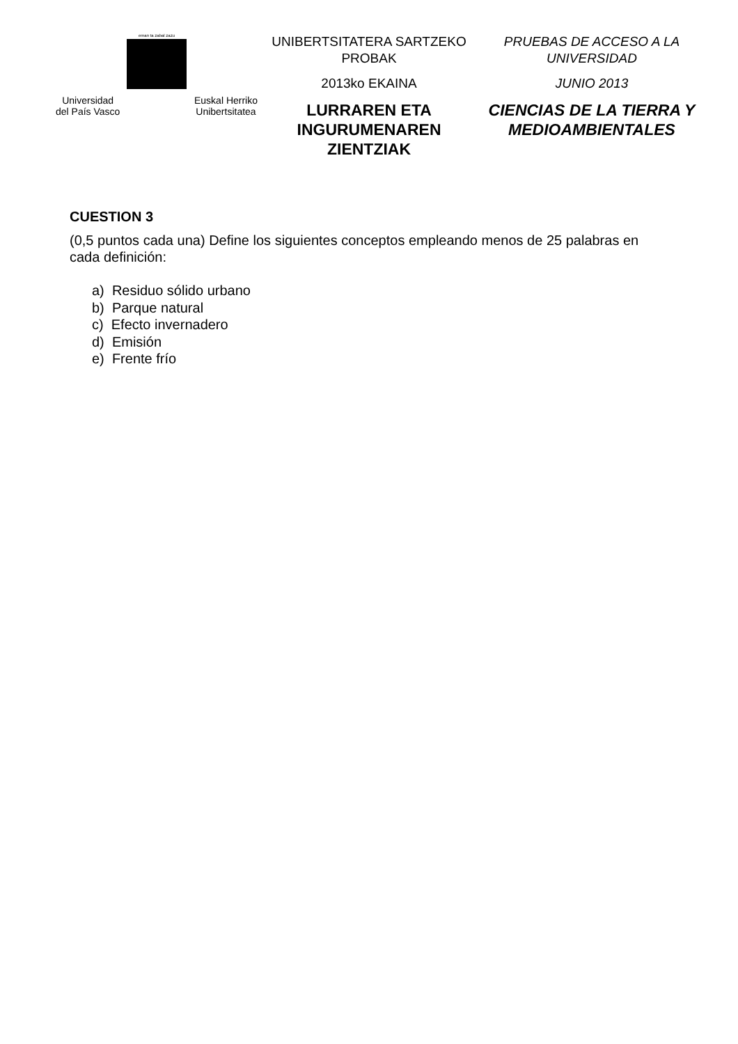eman ta zabal zazu
Universidad
del País Vasco Euskal Herriko
Unibertsitatea
UNIBERTSITATERA SARTZEKO
PROBAK
2013ko EKAINA
LURRAREN ETA
INGURUMENAREN ZIENTZIAK
PRUEBAS DE ACCESO A LA
UNIVERSIDAD
JUNIO 2013
CIENCIAS DE LA TIERRA Y
MEDIOAMBIENTALES
CUESTION 3
(0,5 puntos cada una) Define los siguientes conceptos empleando menos de 25 palabras en cada definición:
a) Residuo sólido urbano
b) Parque natural
c) Efecto invernadero
d) Emisión
e) Frente frío